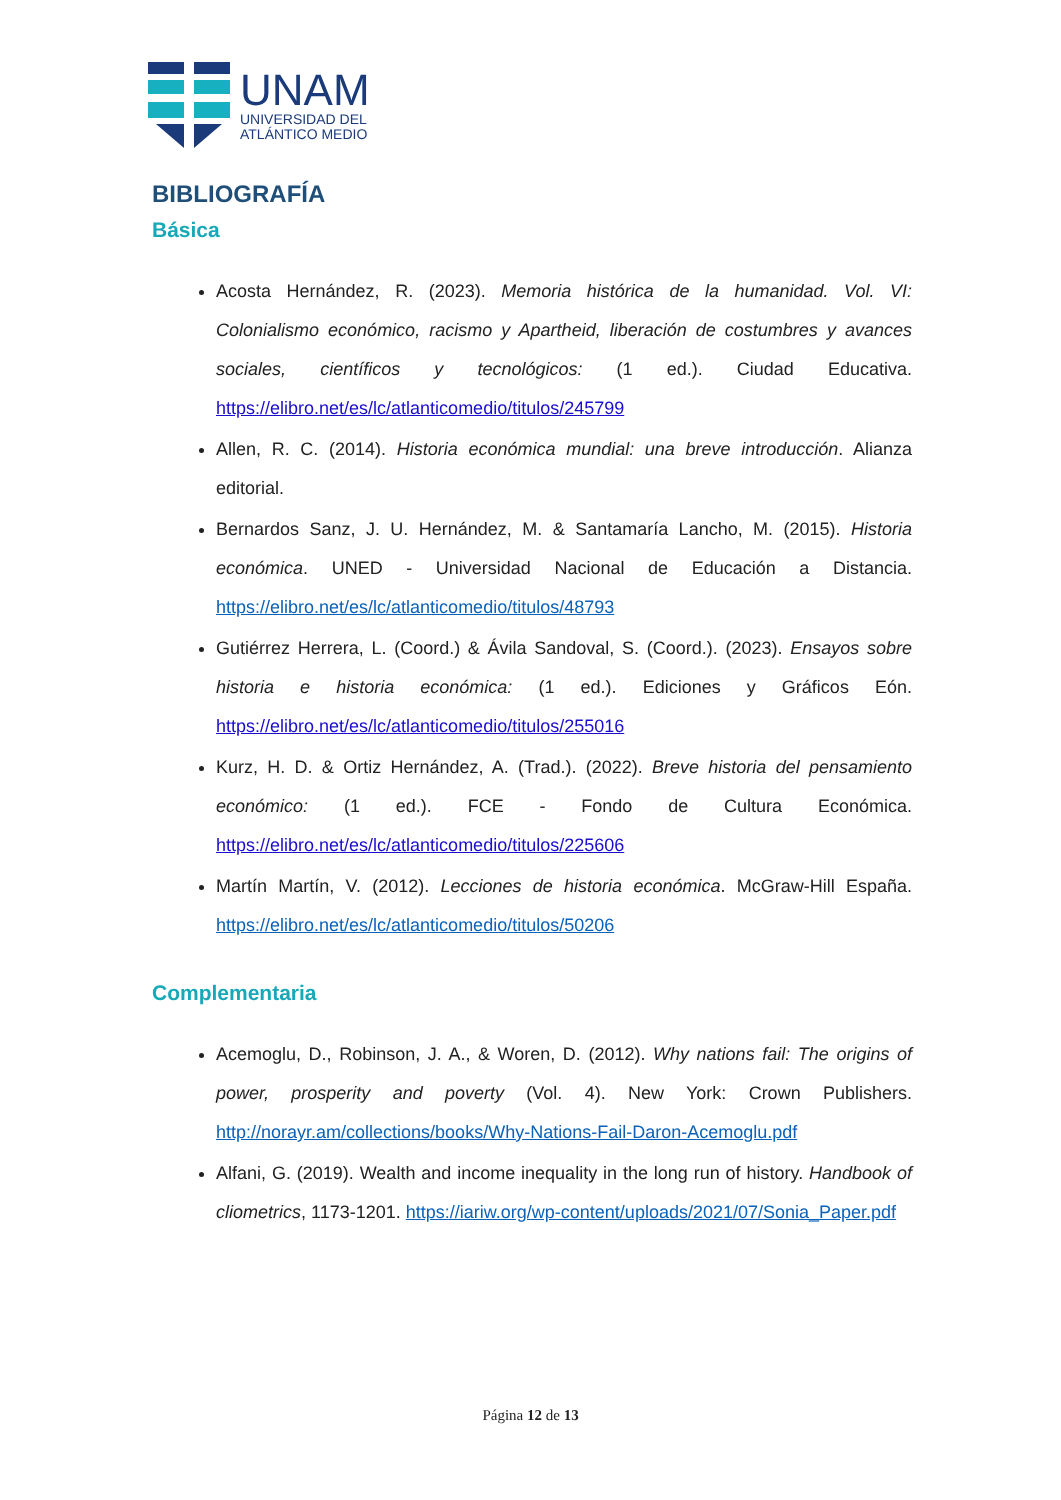UNAM
UNIVERSIDAD DEL
ATLÁNTICO MEDIO
BIBLIOGRAFÍA
Básica
Acosta Hernández, R. (2023). Memoria histórica de la humanidad. Vol. VI: Colonialismo económico, racismo y Apartheid, liberación de costumbres y avances sociales, científicos y tecnológicos: (1 ed.). Ciudad Educativa. https://elibro.net/es/lc/atlanticomedio/titulos/245799
Allen, R. C. (2014). Historia económica mundial: una breve introducción. Alianza editorial.
Bernardos Sanz, J. U. Hernández, M. & Santamaría Lancho, M. (2015). Historia económica. UNED - Universidad Nacional de Educación a Distancia. https://elibro.net/es/lc/atlanticomedio/titulos/48793
Gutiérrez Herrera, L. (Coord.) & Ávila Sandoval, S. (Coord.). (2023). Ensayos sobre historia e historia económica: (1 ed.). Ediciones y Gráficos Eón. https://elibro.net/es/lc/atlanticomedio/titulos/255016
Kurz, H. D. & Ortiz Hernández, A. (Trad.). (2022). Breve historia del pensamiento económico: (1 ed.). FCE - Fondo de Cultura Económica. https://elibro.net/es/lc/atlanticomedio/titulos/225606
Martín Martín, V. (2012). Lecciones de historia económica. McGraw-Hill España. https://elibro.net/es/lc/atlanticomedio/titulos/50206
Complementaria
Acemoglu, D., Robinson, J. A., & Woren, D. (2012). Why nations fail: The origins of power, prosperity and poverty (Vol. 4). New York: Crown Publishers. http://norayr.am/collections/books/Why-Nations-Fail-Daron-Acemoglu.pdf
Alfani, G. (2019). Wealth and income inequality in the long run of history. Handbook of cliometrics, 1173-1201. https://iariw.org/wp-content/uploads/2021/07/Sonia_Paper.pdf
Página 12 de 13